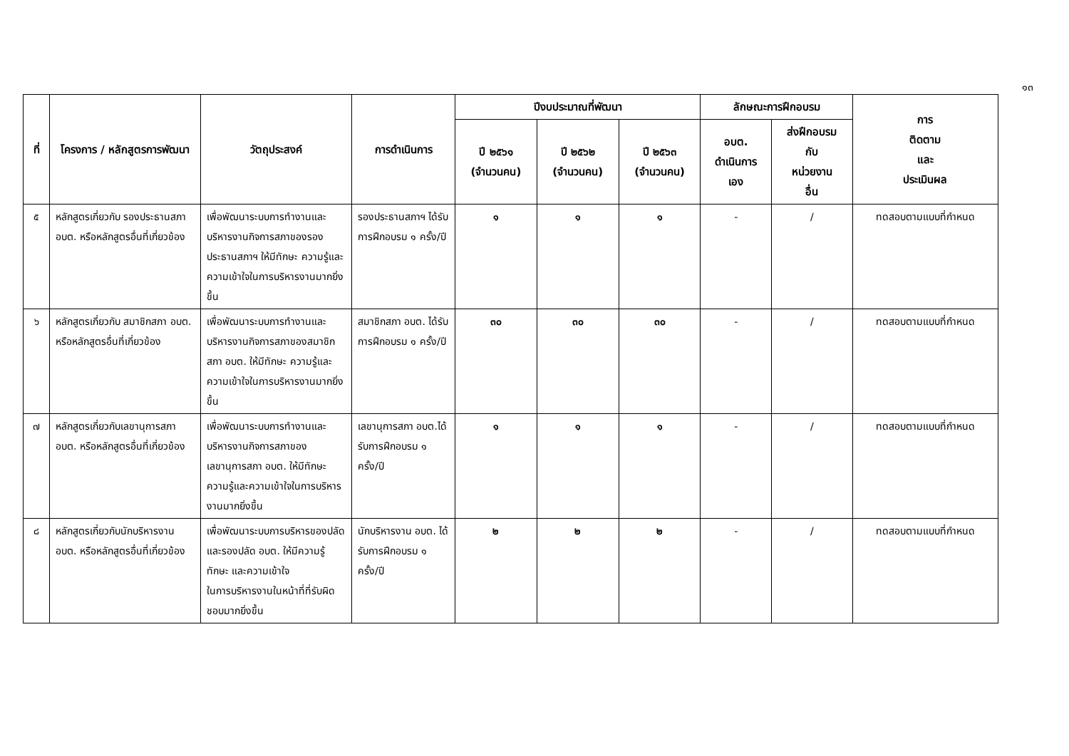๑๓
| ที่ | โครงการ / หลักสูตรการพัฒนา | วัตถุประสงค์ | การดำเนินการ | ปีงบประมาณที่พัฒนา | | | ลักษณะการฝึกอบรม | | การ ติดตาม และ ประเมินผล |
| --- | --- | --- | --- | --- | --- | --- | --- | --- | --- |
| | | | | ปี ๒๕๖๑ (จำนวนคน) | ปี ๒๕๖๒ (จำนวนคน) | ปี ๒๕๖๓ (จำนวนคน) | อบต. ดำเนินการ เอง | ส่งฝึกอบรม กับ หน่วยงาน อื่น | |
| ๕ | หลักสูตรเกี่ยวกับ รองประธานสภา อบต. หรือหลักสูตรอื่นที่เกี่ยวข้อง | เพื่อพัฒนาระบบการทำงานและบริหารงานกิจการสภาของรองประธานสภาฯ ให้มีทักษะ ความรู้และความเข้าใจในการบริหารงานมากยิ่งขึ้น | รองประธานสภาฯ ได้รับการฝึกอบรม ๑ ครั้ง/ปี | ๑ | ๑ | ๑ | - | / | ทดสอบตามแบบที่กำหนด |
| ๖ | หลักสูตรเกี่ยวกับ สมาชิกสภา อบต. หรือหลักสูตรอื่นที่เกี่ยวข้อง | เพื่อพัฒนาระบบการทำงานและบริหารงานกิจการสภาของสมาชิกสภา อบต. ให้มีทักษะ ความรู้และความเข้าใจในการบริหารงานมากยิ่งขึ้น | สมาชิกสภา อบต. ได้รับการฝึกอบรม ๑ ครั้ง/ปี | ๓๐ | ๓๐ | ๓๐ | - | / | ทดสอบตามแบบที่กำหนด |
| ๗ | หลักสูตรเกี่ยวกับเลขานุการสภา อบต. หรือหลักสูตรอื่นที่เกี่ยวข้อง | เพื่อพัฒนาระบบการทำงานและบริหารงานกิจการสภาของเลขานุการสภา อบต. ให้มีทักษะ ความรู้และความเข้าใจในการบริหารงานมากยิ่งขึ้น | เลขานุการสภา อบต.ได้รับการฝึกอบรม ๑ ครั้ง/ปี | ๑ | ๑ | ๑ | - | / | ทดสอบตามแบบที่กำหนด |
| ๘ | หลักสูตรเกี่ยวกับนักบริหารงาน อบต. หรือหลักสูตรอื่นที่เกี่ยวข้อง | เพื่อพัฒนาระบบการบริหารของปลัด และรองปลัด อบต. ให้มีความรู้ ทักษะ และความเข้าใจ ในการบริหารงานในหน้าที่ที่รับผิดชอบมากยิ่งขึ้น | นักบริหารงาน อบต. ได้รับการฝึกอบรม ๑ ครั้ง/ปี | ๒ | ๒ | ๒ | - | / | ทดสอบตามแบบที่กำหนด |